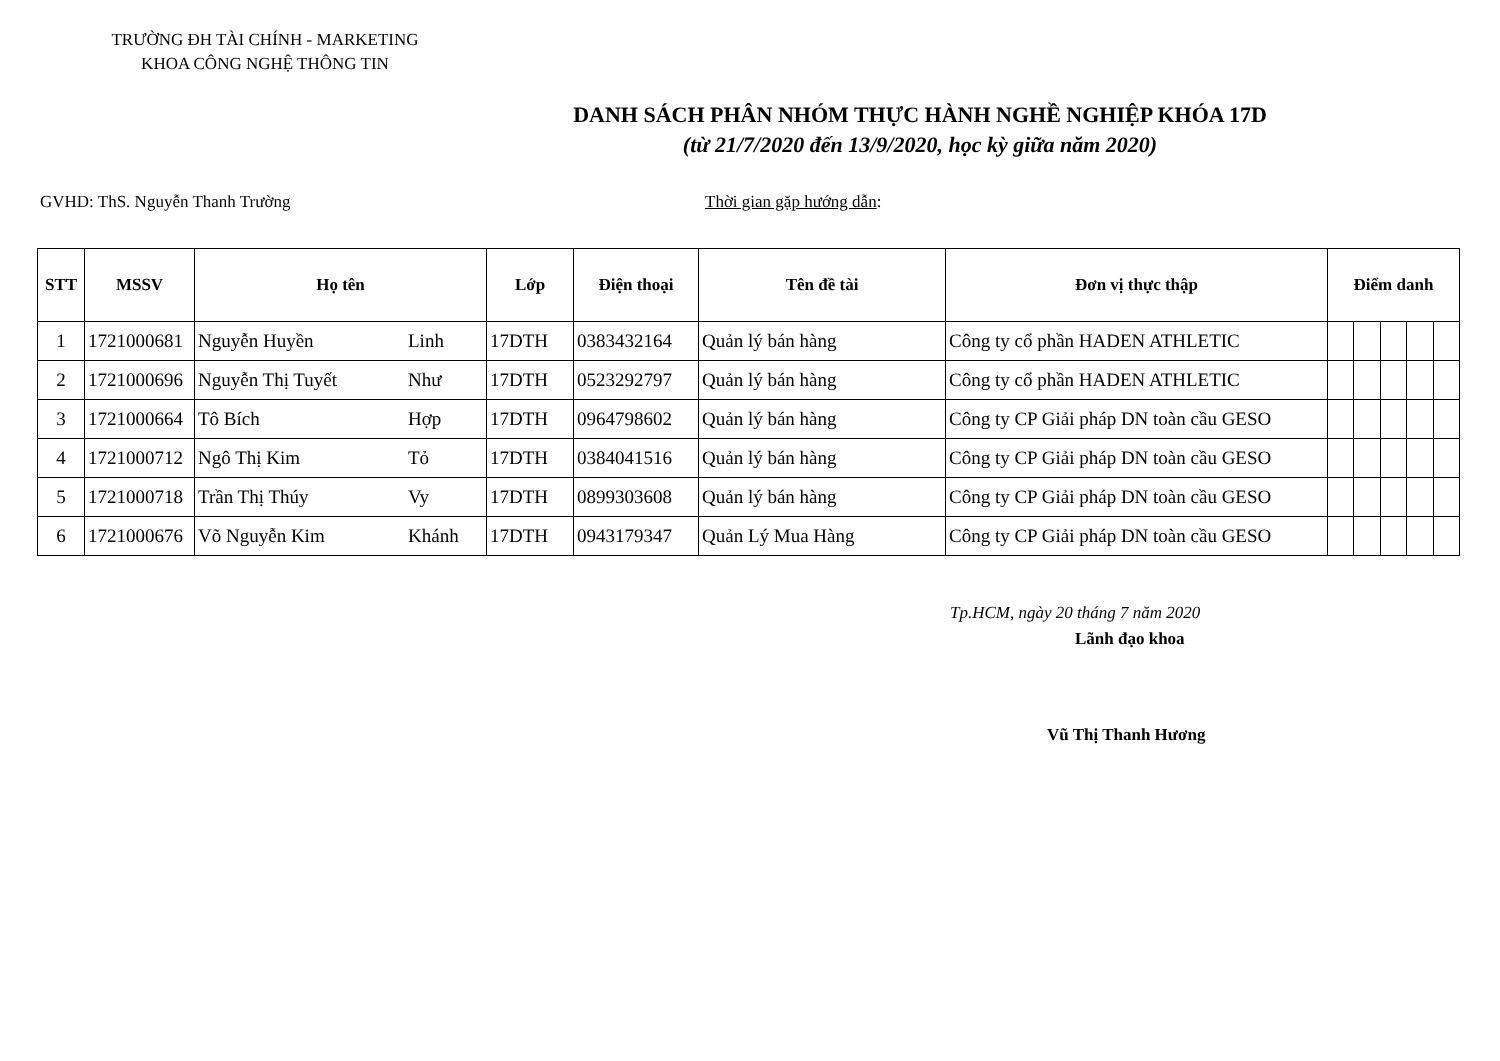TRƯỜNG ĐH TÀI CHÍNH - MARKETING
KHOA CÔNG NGHỆ THÔNG TIN
DANH SÁCH PHÂN NHÓM THỰC HÀNH NGHỀ NGHIỆP KHÓA 17D
(từ 21/7/2020 đến 13/9/2020, học kỳ giữa năm 2020)
GVHD: ThS. Nguyễn Thanh Trường Thời gian gặp hướng dẫn:
| STT | MSSV | Họ tên | | Lớp | Điện thoại | Tên đề tài | Đơn vị thực thập | Điểm danh | | | | |
| --- | --- | --- | --- | --- | --- | --- | --- | --- | --- | --- | --- | --- |
| 1 | 1721000681 | Nguyễn Huyền | Linh | 17DTH | 0383432164 | Quản lý bán hàng | Công ty cổ phần HADEN ATHLETIC | | | | | |
| 2 | 1721000696 | Nguyễn Thị Tuyết | Như | 17DTH | 0523292797 | Quản lý bán hàng | Công ty cổ phần HADEN ATHLETIC | | | | | |
| 3 | 1721000664 | Tô Bích | Hợp | 17DTH | 0964798602 | Quản lý bán hàng | Công ty CP Giải pháp DN toàn cầu GESO | | | | | |
| 4 | 1721000712 | Ngô Thị Kim | Tỏ | 17DTH | 0384041516 | Quản lý bán hàng | Công ty CP Giải pháp DN toàn cầu GESO | | | | | |
| 5 | 1721000718 | Trần Thị Thúy | Vy | 17DTH | 0899303608 | Quản lý bán hàng | Công ty CP Giải pháp DN toàn cầu GESO | | | | | |
| 6 | 1721000676 | Võ Nguyễn Kim | Khánh | 17DTH | 0943179347 | Quản Lý Mua Hàng | Công ty CP Giải pháp DN toàn cầu GESO | | | | | |
Tp.HCM, ngày 20 tháng 7 năm 2020
Lãnh đạo khoa
Vũ Thị Thanh Hương